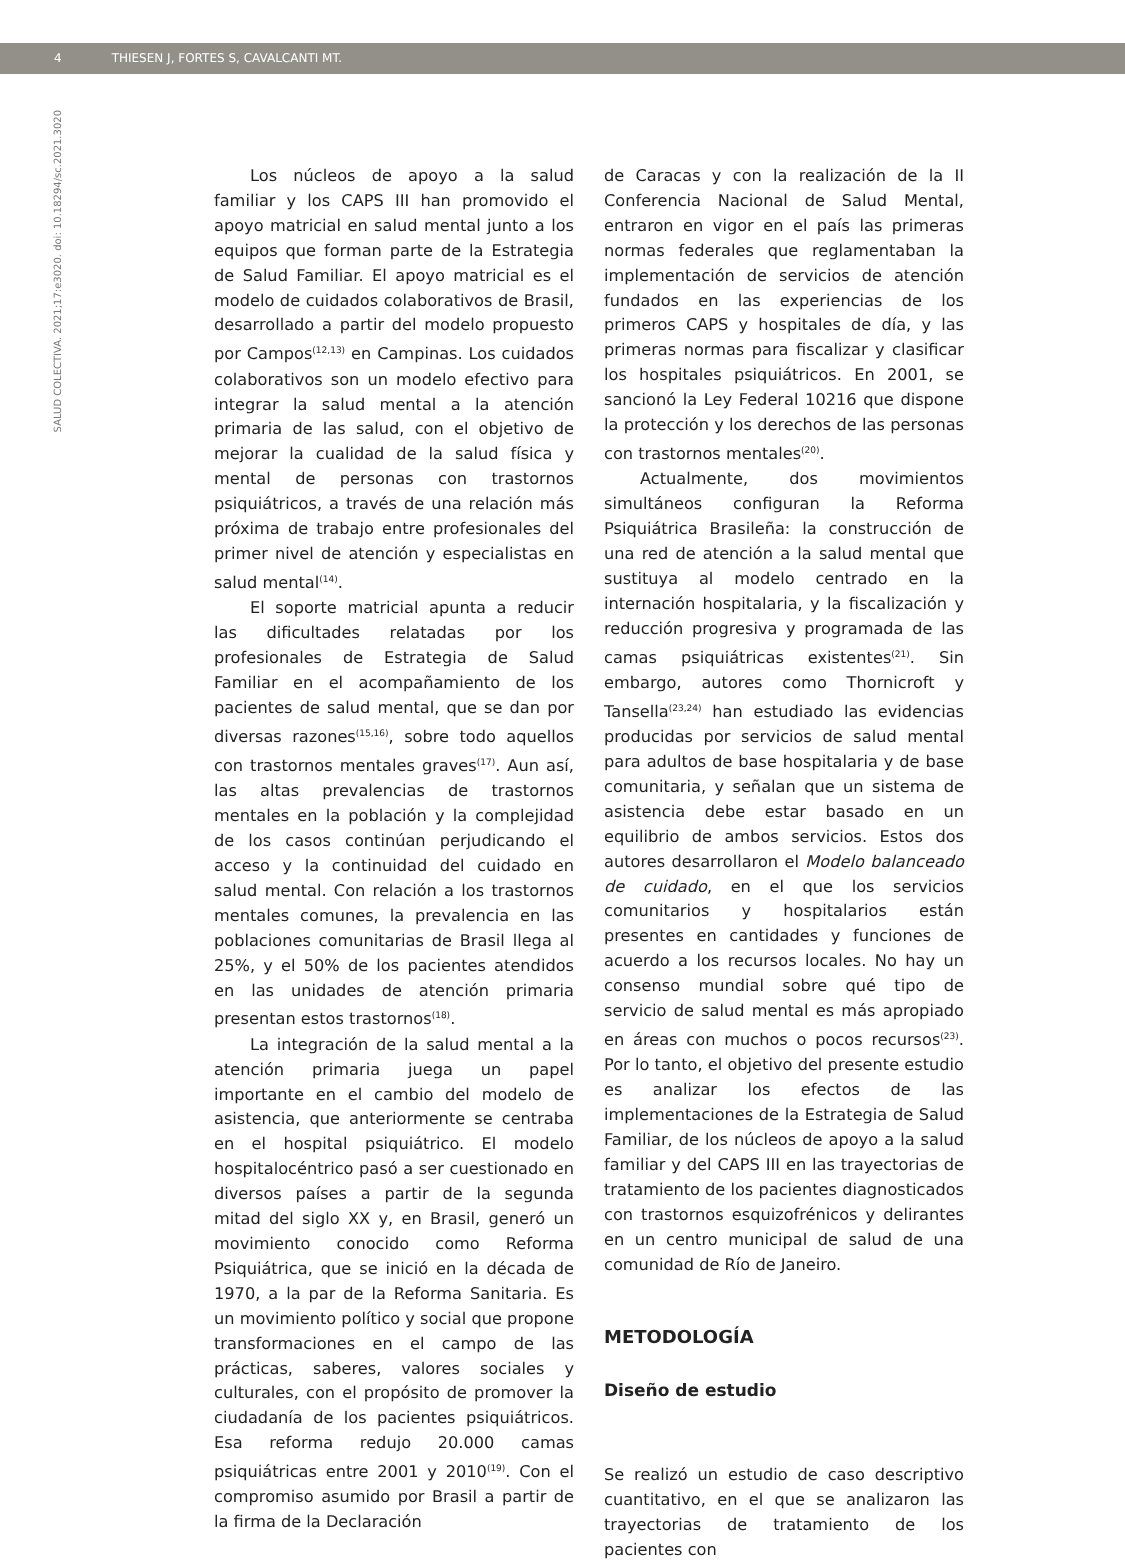4 THIESEN J, FORTES S, CAVALCANTI MT.
SALUD COLECTIVA. 2021;17:e3020. doi: 10.18294/sc.2021.3020
Los núcleos de apoyo a la salud familiar y los CAPS III han promovido el apoyo matricial en salud mental junto a los equipos que forman parte de la Estrategia de Salud Familiar. El apoyo matricial es el modelo de cuidados colaborativos de Brasil, desarrollado a partir del modelo propuesto por Campos<sup>(12,13)</sup> en Campinas. Los cuidados colaborativos son un modelo efectivo para integrar la salud mental a la atención primaria de las salud, con el objetivo de mejorar la cualidad de la salud física y mental de personas con trastornos psiquiátricos, a través de una relación más próxima de trabajo entre profesionales del primer nivel de atención y especialistas en salud mental<sup>(14)</sup>.
El soporte matricial apunta a reducir las dificultades relatadas por los profesionales de Estrategia de Salud Familiar en el acompañamiento de los pacientes de salud mental, que se dan por diversas razones<sup>(15,16)</sup>, sobre todo aquellos con trastornos mentales graves<sup>(17)</sup>. Aun así, las altas prevalencias de trastornos mentales en la población y la complejidad de los casos continúan perjudicando el acceso y la continuidad del cuidado en salud mental. Con relación a los trastornos mentales comunes, la prevalencia en las poblaciones comunitarias de Brasil llega al 25%, y el 50% de los pacientes atendidos en las unidades de atención primaria presentan estos trastornos<sup>(18)</sup>.
La integración de la salud mental a la atención primaria juega un papel importante en el cambio del modelo de asistencia, que anteriormente se centraba en el hospital psiquiátrico. El modelo hospitalocéntrico pasó a ser cuestionado en diversos países a partir de la segunda mitad del siglo XX y, en Brasil, generó un movimiento conocido como Reforma Psiquiátrica, que se inició en la década de 1970, a la par de la Reforma Sanitaria. Es un movimiento político y social que propone transformaciones en el campo de las prácticas, saberes, valores sociales y culturales, con el propósito de promover la ciudadanía de los pacientes psiquiátricos. Esa reforma redujo 20.000 camas psiquiátricas entre 2001 y 2010<sup>(19)</sup>. Con el compromiso asumido por Brasil a partir de la firma de la Declaración
de Caracas y con la realización de la II Conferencia Nacional de Salud Mental, entraron en vigor en el país las primeras normas federales que reglamentaban la implementación de servicios de atención fundados en las experiencias de los primeros CAPS y hospitales de día, y las primeras normas para fiscalizar y clasificar los hospitales psiquiátricos. En 2001, se sancionó la Ley Federal 10216 que dispone la protección y los derechos de las personas con trastornos mentales<sup>(20)</sup>.
Actualmente, dos movimientos simultáneos configuran la Reforma Psiquiátrica Brasileña: la construcción de una red de atención a la salud mental que sustituya al modelo centrado en la internación hospitalaria, y la fiscalización y reducción progresiva y programada de las camas psiquiátricas existentes<sup>(21)</sup>. Sin embargo, autores como Thornicroft y Tansella<sup>(23,24)</sup> han estudiado las evidencias producidas por servicios de salud mental para adultos de base hospitalaria y de base comunitaria, y señalan que un sistema de asistencia debe estar basado en un equilibrio de ambos servicios. Estos dos autores desarrollaron el Modelo balanceado de cuidado, en el que los servicios comunitarios y hospitalarios están presentes en cantidades y funciones de acuerdo a los recursos locales. No hay un consenso mundial sobre qué tipo de servicio de salud mental es más apropiado en áreas con muchos o pocos recursos<sup>(23)</sup>. Por lo tanto, el objetivo del presente estudio es analizar los efectos de las implementaciones de la Estrategia de Salud Familiar, de los núcleos de apoyo a la salud familiar y del CAPS III en las trayectorias de tratamiento de los pacientes diagnosticados con trastornos esquizofrénicos y delirantes en un centro municipal de salud de una comunidad de Río de Janeiro.
METODOLOGÍA
Diseño de estudio
Se realizó un estudio de caso descriptivo cuantitativo, en el que se analizaron las trayectorias de tratamiento de los pacientes con